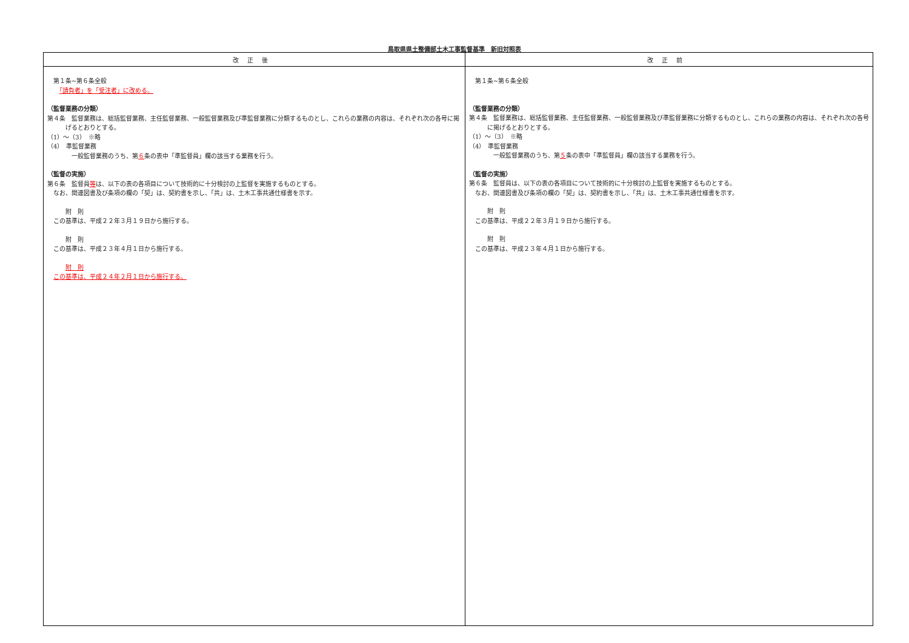鳥取県県土整備部土木工事監督基準　新旧対照表
| 改正後 | 改正前 |
| --- | --- |
| 第１条~第６条全般 「請負者」を「受注者」に改める。 （監督業務の分類） 第４条 監督業務は、総括監督業務、主任監督業務、一般監督業務及び準監督業務に分類するものとし、これらの業務の内容は、それぞれ次の各号に掲げるとおりとする。 （1）～（3） ※略 （4） 準監督業務 一般監督業務のうち、第 ６ 条の表中「準監督員」欄の該当する業務を行う。 （監督の実施） 第６条 監督員 等 は、以下の表の各項目について技術的に十分検討の上監督を実施するものとする。 なお、関連図書及び条項の欄の「契」は、契約書を示し、「共」は、土木工事共通仕様書を示す。 附 則 この基準は、平成２２年３月１９日から施行する。 附 則 この基準は、平成２３年４月１日から施行する。 附 則 この基準は、平成２４年２月１日から施行する。 | 第１条~第６条全般 （監督業務の分類） 第４条 監督業務は、総括監督業務、主任監督業務、一般監督業務及び準監督業務に分類するものとし、これらの業務の内容は、それぞれ次の各号に掲げるとおりとする。 （1）～（3） ※略 （4） 準監督業務 一般監督業務のうち、第 ５ 条の表中「準監督員」欄の該当する業務を行う。 （監督の実施） 第６条 監督員は、以下の表の各項目について技術的に十分検討の上監督を実施するものとする。 なお、関連図書及び条項の欄の「契」は、契約書を示し、「共」は、土木工事共通仕様書を示す。 附 則 この基準は、平成２２年３月１９日から施行する。 附 則 この基準は、平成２３年４月１日から施行する。 |